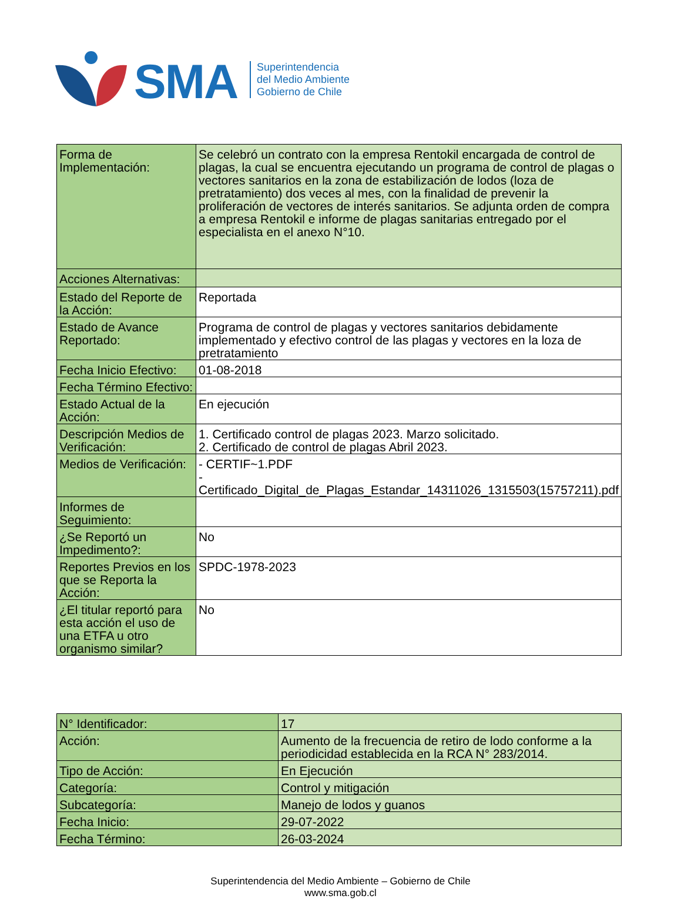SMA
Superintendencia
del Medio Ambiente
Gobierno de Chile
| Forma de Implementación: | Se celebró un contrato con la empresa Rentokil encargada de control de plagas, la cual se encuentra ejecutando un programa de control de plagas o vectores sanitarios en la zona de estabilización de lodos (loza de pretratamiento) dos veces al mes, con la finalidad de prevenir la proliferación de vectores de interés sanitarios. Se adjunta orden de compra a empresa Rentokil e informe de plagas sanitarias entregado por el especialista en el anexo N°10. |
| Acciones Alternativas: | |
| Estado del Reporte de la Acción: | Reportada |
| Estado de Avance Reportado: | Programa de control de plagas y vectores sanitarios debidamente implementado y efectivo control de las plagas y vectores en la loza de pretratamiento |
| Fecha Inicio Efectivo: | 01-08-2018 |
| Fecha Término Efectivo: | |
| Estado Actual de la Acción: | En ejecución |
| Descripción Medios de Verificación: | 1. Certificado control de plagas 2023. Marzo solicitado. 2. Certificado de control de plagas Abril 2023. |
| Medios de Verificación: | - CERTIF~1.PDF - Certificado_Digital_de_Plagas_Estandar_14311026_1315503(15757211).pdf |
| Informes de Seguimiento: | |
| ¿Se Reportó un Impedimento?: | No |
| Reportes Previos en los que se Reporta la Acción: | SPDC-1978-2023 |
| ¿El titular reportó para esta acción el uso de una ETFA u otro organismo similar? | No |
| N° Identificador: | 17 |
| Acción: | Aumento de la frecuencia de retiro de lodo conforme a la periodicidad establecida en la RCA N° 283/2014. |
| Tipo de Acción: | En Ejecución |
| Categoría: | Control y mitigación |
| Subcategoría: | Manejo de lodos y guanos |
| Fecha Inicio: | 29-07-2022 |
| Fecha Término: | 26-03-2024 |
Superintendencia del Medio Ambiente – Gobierno de Chile
www.sma.gob.cl